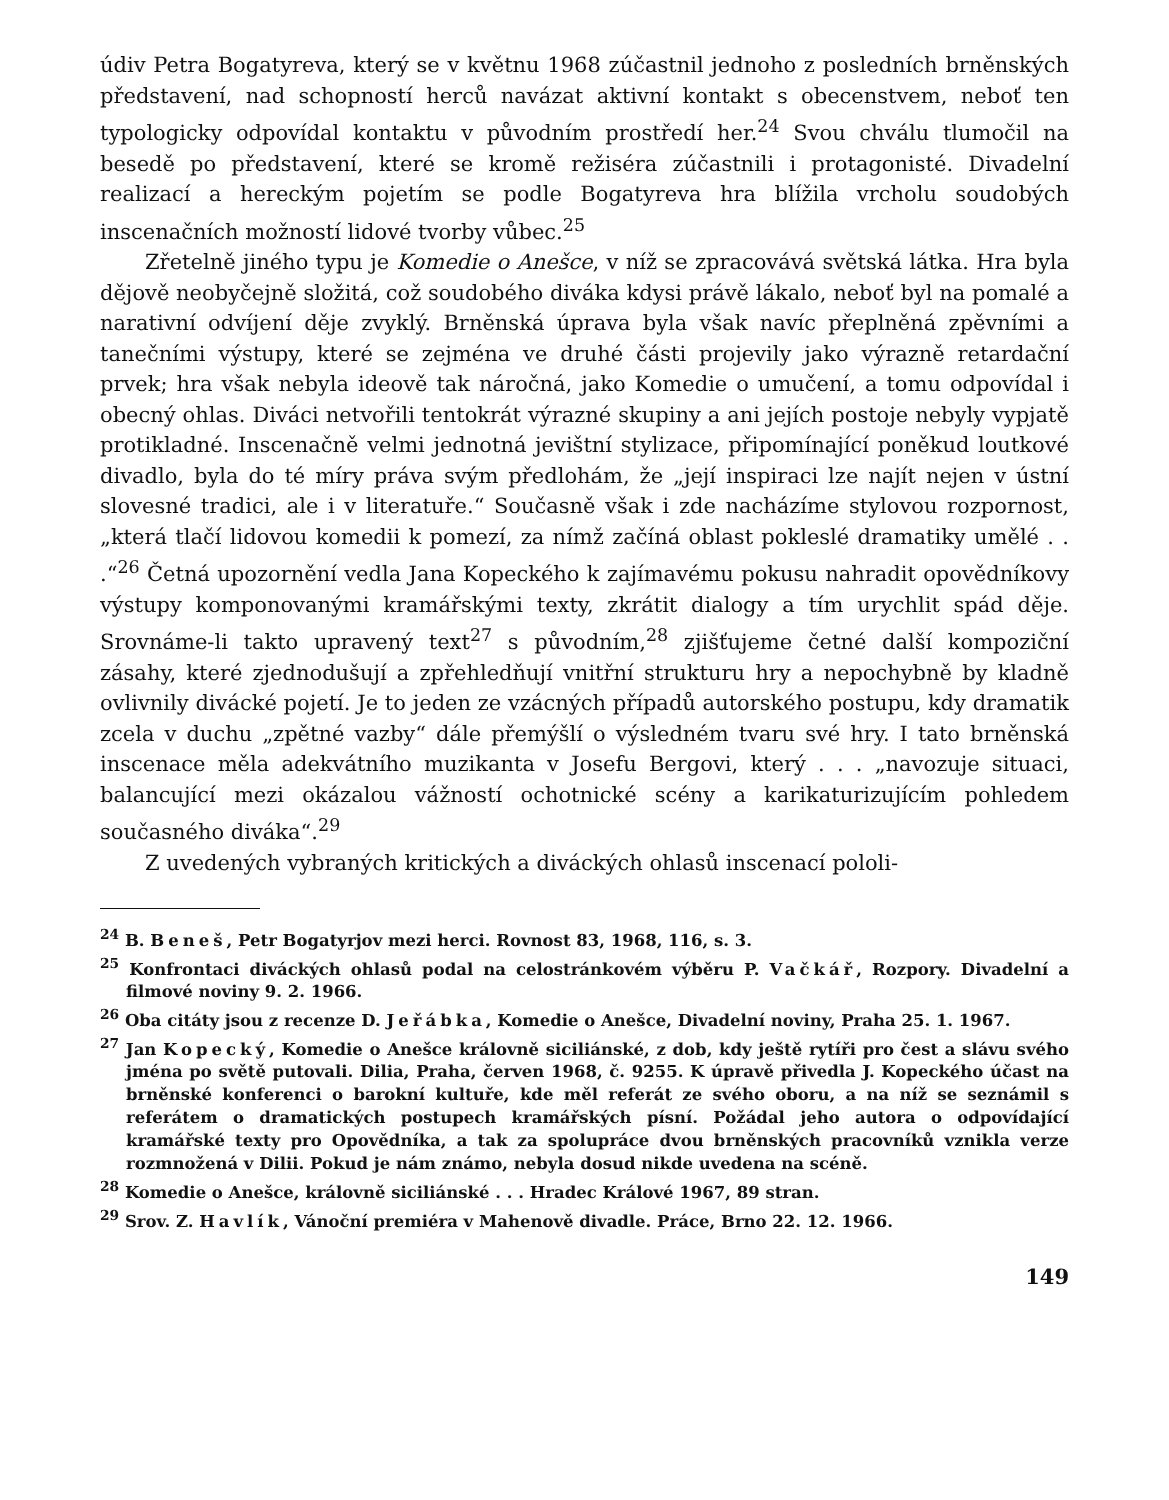údiv Petra Bogatyreva, který se v květnu 1968 zúčastnil jednoho z posledních brněnských představení, nad schopností herců navázat aktivní kontakt s obecenstvem, neboť ten typologicky odpovídal kontaktu v původním prostředí her.<sup>24</sup> Svou chválu tlumočil na besedě po představení, které se kromě režiséra zúčastnili i protagonisté. Divadelní realizací a hereckým pojetím se podle Bogatyreva hra blížila vrcholu soudobých inscenačních možností lidové tvorby vůbec.<sup>25</sup>
Zřetelně jiného typu je Komedie o Anešce, v níž se zpracovává světská látka. Hra byla dějově neobyčejně složitá, což soudobého diváka kdysi právě lákalo, neboť byl na pomalé a narativní odvíjení děje zvyklý. Brněnská úprava byla však navíc přeplněná zpěvními a tanečními výstupy, které se zejména ve druhé části projevily jako výrazně retardační prvek; hra však nebyla ideově tak náročná, jako Komedie o umučení, a tomu odpovídal i obecný ohlas. Diváci netvořili tentokrát výrazné skupiny a ani jejích postoje nebyly vypjatě protikladné. Inscenačně velmi jednotná jevištní stylizace, připomínající poněkud loutkové divadlo, byla do té míry práva svým předlohám, že „její inspiraci lze najít nejen v ústní slovesné tradici, ale i v literatuře.“ Současně však i zde nacházíme stylovou rozpornost, „která tlačí lidovou komedii k pomezí, za nímž začíná oblast pokleslé dramatiky umělé . . .“<sup>26</sup> Četná upozornění vedla Jana Kopeckého k zajímavému pokusu nahradit opovědníkovy výstupy komponovanými kramářskými texty, zkrátit dialogy a tím urychlit spád děje. Srovnáme-li takto upravený text<sup>27</sup> s původním,<sup>28</sup> zjišťujeme četné další kompoziční zásahy, které zjednodušují a zpřehledňují vnitřní strukturu hry a nepochybně by kladně ovlivnily divácké pojetí. Je to jeden ze vzácných případů autorského postupu, kdy dramatik zcela v duchu „zpětné vazby“ dále přemýšlí o výsledném tvaru své hry. I tato brněnská inscenace měla adekvátního muzikanta v Josefu Bergovi, který . . . „navozuje situaci, balancující mezi okázalou vážností ochotnické scény a karikaturizujícím pohledem současného diváka“.<sup>29</sup>
Z uvedených vybraných kritických a diváckých ohlasů inscenací pololi-
<sup>24</sup> B. Beneš, Petr Bogatyrjov mezi herci. Rovnost 83, 1968, 116, s. 3.
<sup>25</sup> Konfrontaci diváckých ohlasů podal na celostránkovém výběru P. Vačkář, Rozpory. Divadelní a filmové noviny 9. 2. 1966.
<sup>26</sup> Oba citáty jsou z recenze D. Jeřábka, Komedie o Anešce, Divadelní noviny, Praha 25. 1. 1967.
<sup>27</sup> Jan Kopecký, Komedie o Anešce královně siciliánské, z dob, kdy ještě rytíři pro čest a slávu svého jména po světě putovali. Dilia, Praha, červen 1968, č. 9255. K úpravě přivedla J. Kopeckého účast na brněnské konferenci o barokní kultuře, kde měl referát ze svého oboru, a na níž se seznámil s referátem o dramatických postupech kramářských písní. Požádal jeho autora o odpovídající kramářské texty pro Opovědníka, a tak za spolupráce dvou brněnských pracovníků vznikla verze rozmnožená v Dilii. Pokud je nám známo, nebyla dosud nikde uvedena na scéně.
<sup>28</sup> Komedie o Anešce, královně siciliánské . . . Hradec Králové 1967, 89 stran.
<sup>29</sup> Srov. Z. Havlík, Vánoční premiéra v Mahenově divadle. Práce, Brno 22. 12. 1966.
149